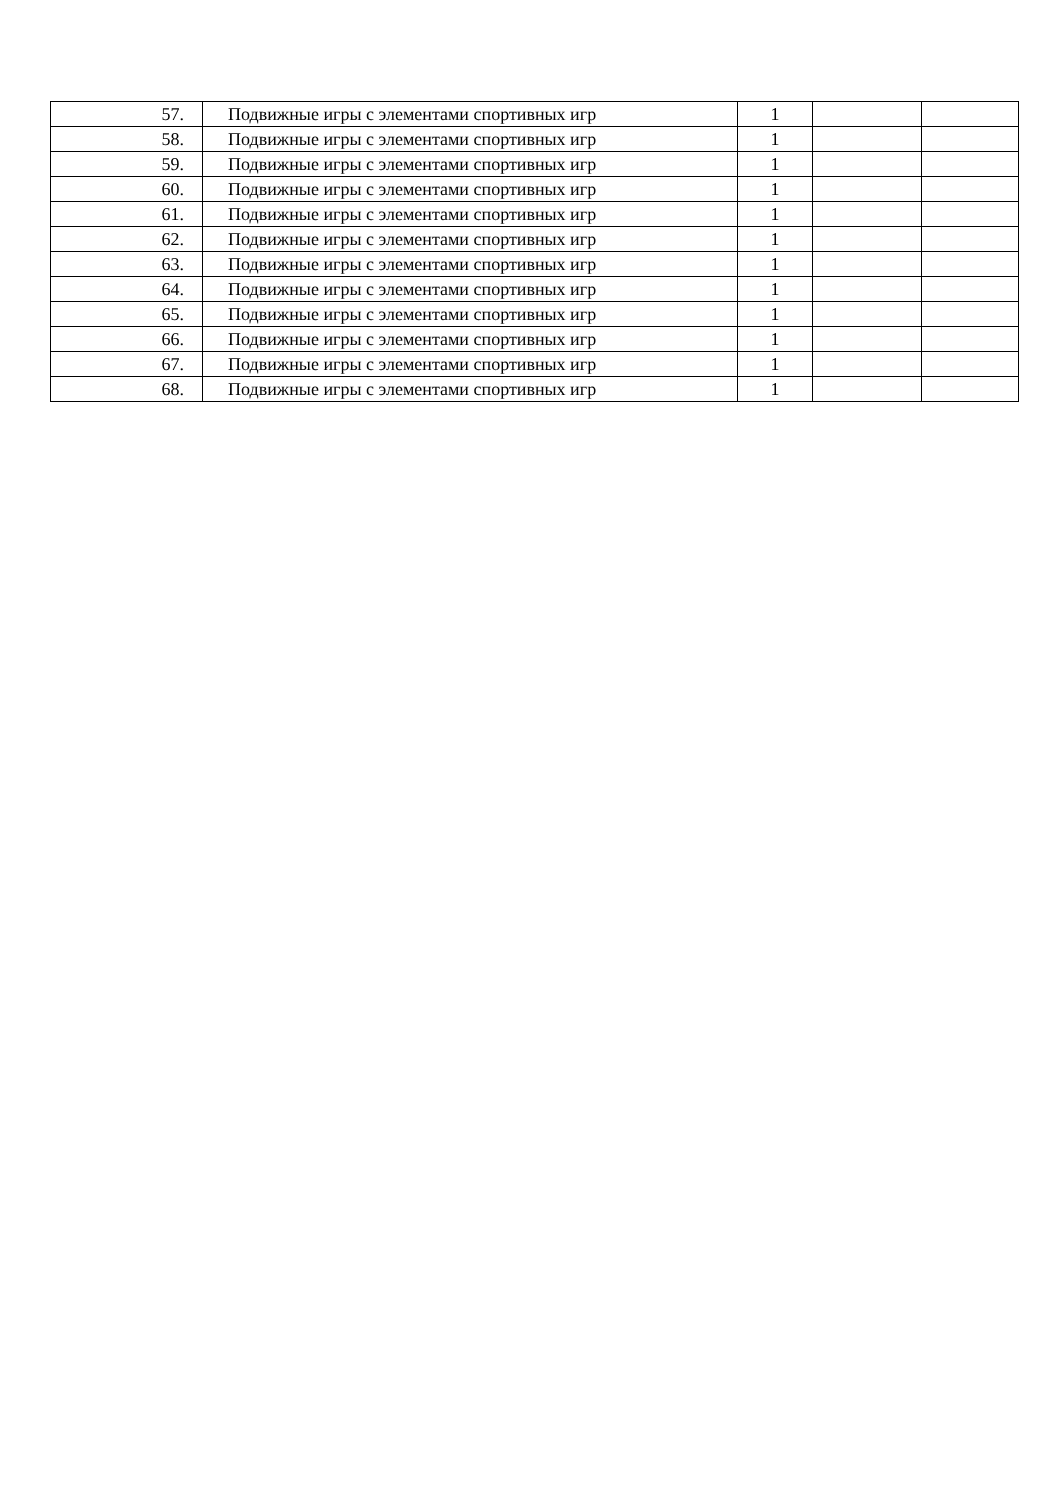| 57. | Подвижные игры с элементами спортивных игр | 1 | | |
| 58. | Подвижные игры с элементами спортивных игр | 1 | | |
| 59. | Подвижные игры с элементами спортивных игр | 1 | | |
| 60. | Подвижные игры с элементами спортивных игр | 1 | | |
| 61. | Подвижные игры с элементами спортивных игр | 1 | | |
| 62. | Подвижные игры с элементами спортивных игр | 1 | | |
| 63. | Подвижные игры с элементами спортивных игр | 1 | | |
| 64. | Подвижные игры с элементами спортивных игр | 1 | | |
| 65. | Подвижные игры с элементами спортивных игр | 1 | | |
| 66. | Подвижные игры с элементами спортивных игр | 1 | | |
| 67. | Подвижные игры с элементами спортивных игр | 1 | | |
| 68. | Подвижные игры с элементами спортивных игр | 1 | | |